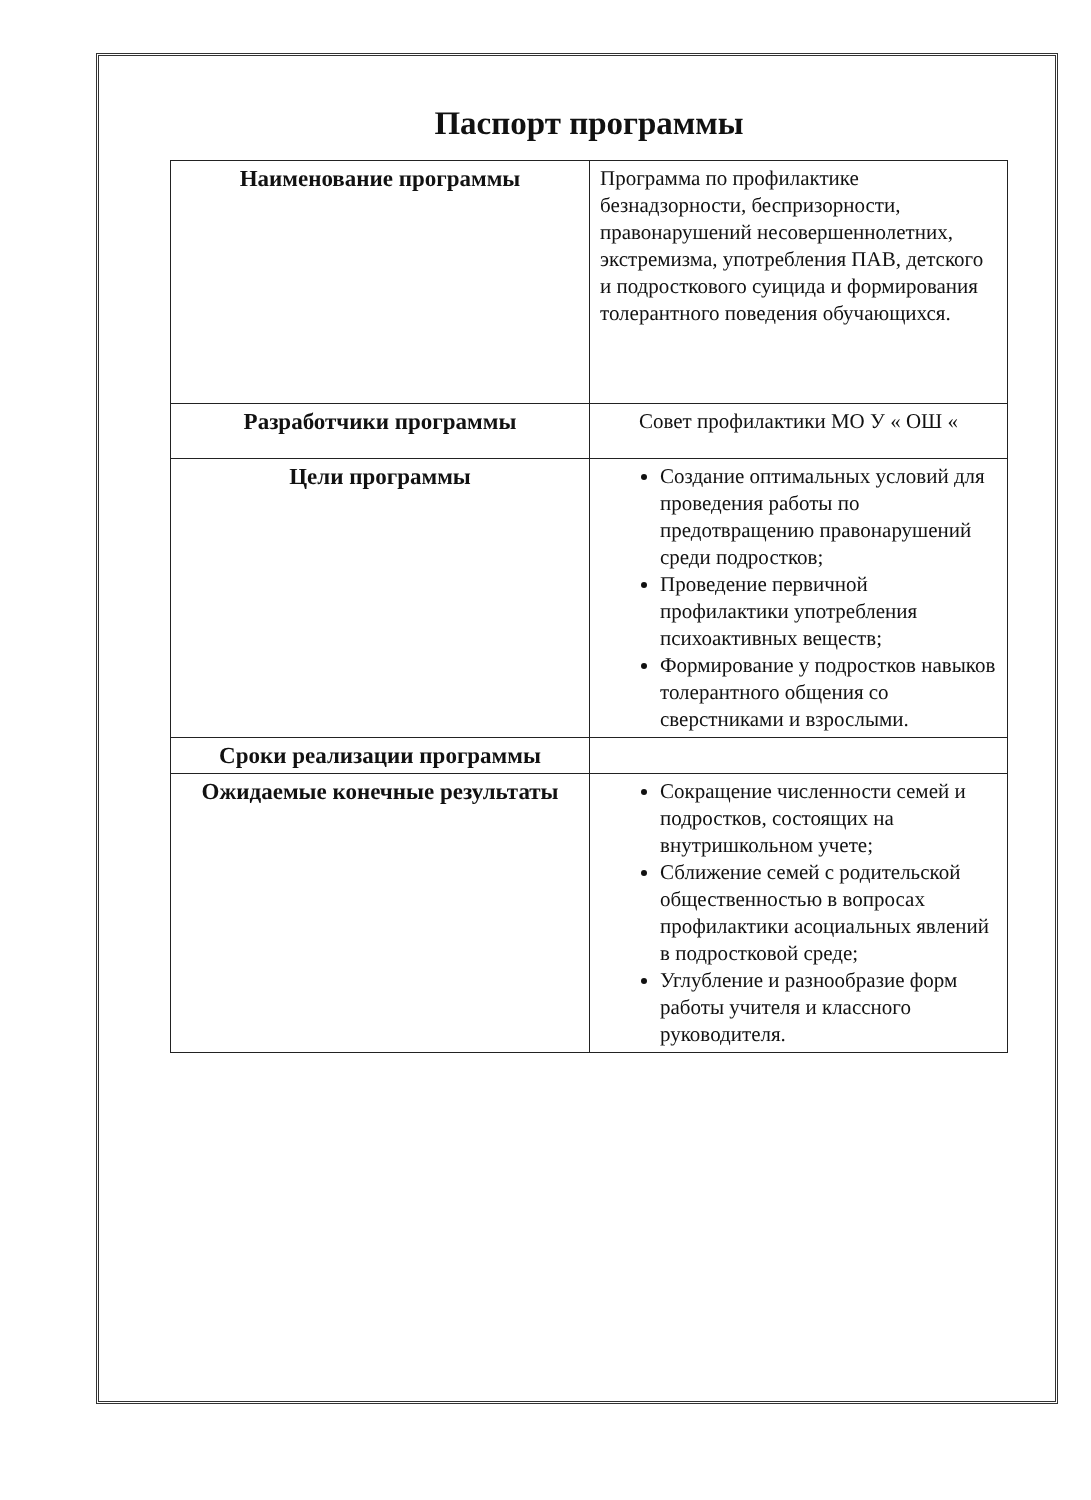Паспорт программы
| Наименование программы | Программа по профилактике безнадзорности, беспризорности, правонарушений несовершеннолетних, экстремизма, употребления ПАВ, детского и подросткового суицида и формирования толерантного поведения обучающихся. |
| Разработчики программы | Совет профилактики МО У « ОШ « |
| Цели программы | Создание оптимальных условий для проведения работы по предотвращению правонарушений среди подростков; Проведение первичной профилактики употребления психоактивных веществ; Формирование у подростков навыков толерантного общения со сверстниками и взрослыми. |
| Сроки реализации программы | |
| Ожидаемые конечные результаты | Сокращение численности семей и подростков, состоящих на внутришкольном учете; Сближение семей с родительской общественностью в вопросах профилактики асоциальных явлений в подростковой среде; Углубление и разнообразие форм работы учителя и классного руководителя. |